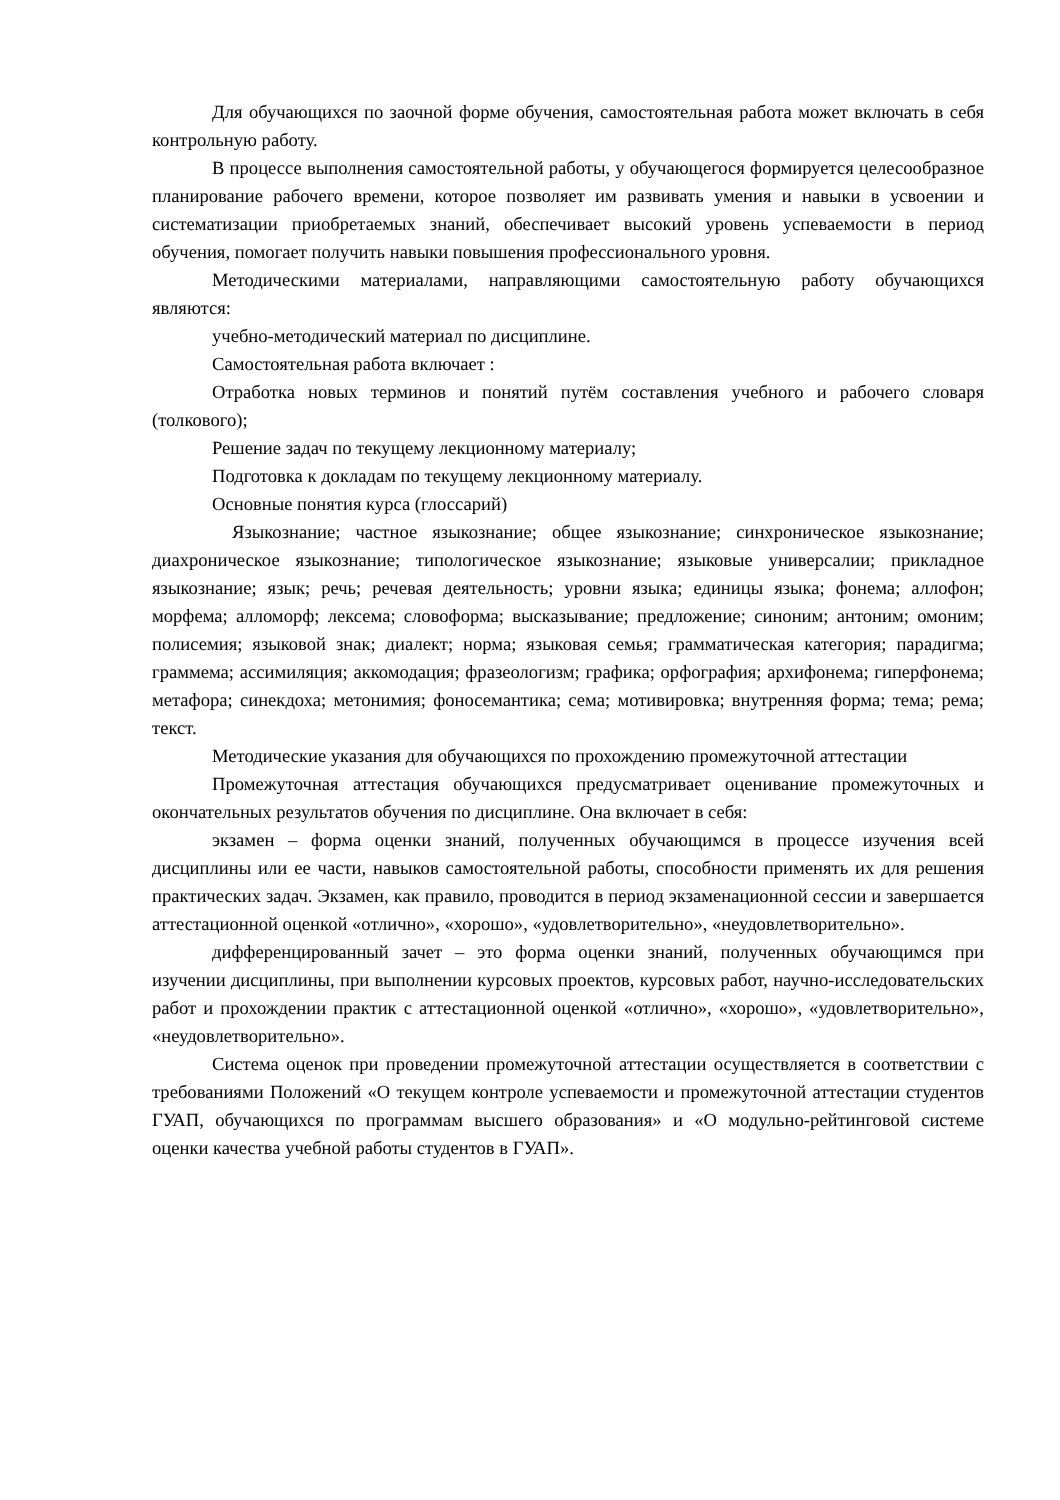Для обучающихся по заочной форме обучения, самостоятельная работа может включать в себя контрольную работу.
В процессе выполнения самостоятельной работы, у обучающегося формируется целесообразное планирование рабочего времени, которое позволяет им развивать умения и навыки в усвоении и систематизации приобретаемых знаний, обеспечивает высокий уровень успеваемости в период обучения, помогает получить навыки повышения профессионального уровня.
Методическими материалами, направляющими самостоятельную работу обучающихся являются:
учебно-методический материал по дисциплине.
Самостоятельная работа включает :
Отработка новых терминов и понятий путём составления учебного и рабочего словаря (толкового);
Решение задач по текущему лекционному материалу;
Подготовка к докладам по текущему лекционному материалу.
Основные понятия курса (глоссарий)
Языкознание; частное языкознание; общее языкознание; синхроническое языкознание; диахроническое языкознание; типологическое языкознание; языковые универсалии; прикладное языкознание; язык; речь; речевая деятельность; уровни языка; единицы языка; фонема; аллофон; морфема; алломорф; лексема; словоформа; высказывание; предложение; синоним; антоним; омоним; полисемия; языковой знак; диалект; норма; языковая семья; грамматическая категория; парадигма; граммема; ассимиляция; аккомодация; фразеологизм; графика; орфография; архифонема; гиперфонема; метафора; синекдоха; метонимия; фоносемантика; сема; мотивировка; внутренняя форма; тема; рема; текст.
Методические указания для обучающихся по прохождению промежуточной аттестации
Промежуточная аттестация обучающихся предусматривает оценивание промежуточных и окончательных результатов обучения по дисциплине. Она включает в себя:
экзамен – форма оценки знаний, полученных обучающимся в процессе изучения всей дисциплины или ее части, навыков самостоятельной работы, способности применять их для решения практических задач. Экзамен, как правило, проводится в период экзаменационной сессии и завершается аттестационной оценкой «отлично», «хорошо», «удовлетворительно», «неудовлетворительно».
дифференцированный зачет – это форма оценки знаний, полученных обучающимся при изучении дисциплины, при выполнении курсовых проектов, курсовых работ, научно-исследовательских работ и прохождении практик с аттестационной оценкой «отлично», «хорошо», «удовлетворительно», «неудовлетворительно».
Система оценок при проведении промежуточной аттестации осуществляется в соответствии с требованиями Положений «О текущем контроле успеваемости и промежуточной аттестации студентов ГУАП, обучающихся по программам высшего образования» и «О модульно-рейтинговой системе оценки качества учебной работы студентов в ГУАП».